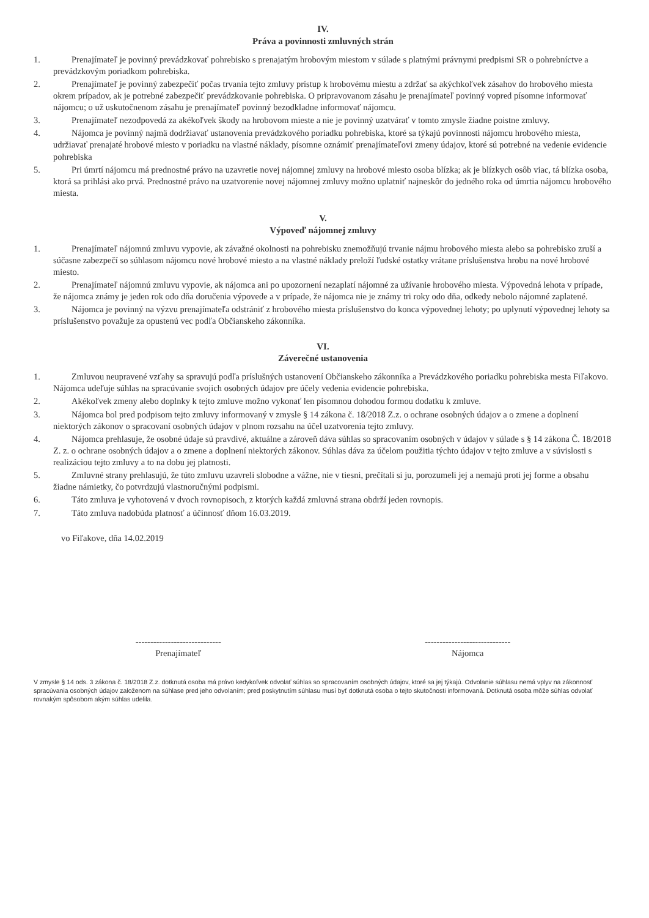IV.
Práva a povinnosti zmluvných strán
1. Prenajímateľ je povinný prevádzkovať pohrebisko s prenajatým hrobovým miestom v súlade s platnými právnymi predpismi SR o pohrebníctve a prevádzkovým poriadkom pohrebiska.
2. Prenajímateľ je povinný zabezpečiť počas trvania tejto zmluvy prístup k hrobovému miestu a zdržať sa akýchkoľvek zásahov do hrobového miesta okrem prípadov, ak je potrebné zabezpečiť prevádzkovanie pohrebiska. O pripravovanom zásahu je prenajímateľ povinný vopred písomne informovať nájomcu; o už uskutočnenom zásahu je prenajímateľ povinný bezodkladne informovať nájomcu.
3. Prenajímateľ nezodpovedá za akékoľvek škody na hrobovom mieste a nie je povinný uzatvárať v tomto zmysle žiadne poistne zmluvy.
4. Nájomca je povinný najmä dodržiavať ustanovenia prevádzkového poriadku pohrebiska, ktoré sa týkajú povinnosti nájomcu hrobového miesta, udržiavať prenajaté hrobové miesto v poriadku na vlastné náklady, písomne oznámiť prenajímateľovi zmeny údajov, ktoré sú potrebné na vedenie evidencie pohrebiska
5. Pri úmrtí nájomcu má prednostné právo na uzavretie novej nájomnej zmluvy na hrobové miesto osoba blízka; ak je blízkych osôb viac, tá blízka osoba, ktorá sa prihlási ako prvá. Prednostné právo na uzatvorenie novej nájomnej zmluvy možno uplatniť najneskôr do jedného roka od úmrtia nájomcu hrobového miesta.
V.
Výpoveď nájomnej zmluvy
1. Prenajímateľ nájomnú zmluvu vypovie, ak závažné okolnosti na pohrebisku znemožňujú trvanie nájmu hrobového miesta alebo sa pohrebisko zruší a súčasne zabezpečí so súhlasom nájomcu nové hrobové miesto a na vlastné náklady preloží ľudské ostatky vrátane príslušenstva hrobu na nové hrobové miesto.
2. Prenajímateľ nájomnú zmluvu vypovie, ak nájomca ani po upozornení nezaplatí nájomné za užívanie hrobového miesta. Výpovedná lehota v prípade, že nájomca známy je jeden rok odo dňa doručenia výpovede a v prípade, že nájomca nie je známy tri roky odo dňa, odkedy nebolo nájomné zaplatené.
3. Nájomca je povinný na výzvu prenajímateľa odstrániť z hrobového miesta príslušenstvo do konca výpovednej lehoty; po uplynutí výpovednej lehoty sa príslušenstvo považuje za opustenú vec podľa Občianskeho zákonníka.
VI.
Záverečné ustanovenia
1. Zmluvou neupravené vzťahy sa spravujú podľa príslušných ustanovení Občianskeho zákonníka a Prevádzkového poriadku pohrebiska mesta Fiľakovo. Nájomca udeľuje súhlas na spracúvanie svojich osobných údajov pre účely vedenia evidencie pohrebiska.
2. Akékoľvek zmeny alebo doplnky k tejto zmluve možno vykonať len písomnou dohodou formou dodatku k zmluve.
3. Nájomca bol pred podpisom tejto zmluvy informovaný v zmysle § 14 zákona č. 18/2018 Z.z. o ochrane osobných údajov a o zmene a doplnení niektorých zákonov o spracovaní osobných údajov v plnom rozsahu na účel uzatvorenia tejto zmluvy.
4. Nájomca prehlasuje, že osobné údaje sú pravdivé, aktuálne a zároveň dáva súhlas so spracovaním osobných v údajov v súlade s § 14 zákona Č. 18/2018 Z. z. o ochrane osobných údajov a o zmene a doplnení niektorých zákonov. Súhlas dáva za účelom použitia týchto údajov v tejto zmluve a v súvislosti s realizáciou tejto zmluvy a to na dobu jej platnosti.
5. Zmluvné strany prehlasujú, že túto zmluvu uzavreli slobodne a vážne, nie v tiesni, prečítali si ju, porozumeli jej a nemajú proti jej forme a obsahu žiadne námietky, čo potvrdzujú vlastnoručnými podpismi.
6. Táto zmluva je vyhotovená v dvoch rovnopisoch, z ktorých každá zmluvná strana obdrží jeden rovnopis.
7. Táto zmluva nadobúda platnosť a účinnosť dňom 16.03.2019.
vo Fiľakove, dňa 14.02.2019
-----------------------------
Prenajímateľ
-----------------------------
Nájomca
V zmysle § 14 ods. 3 zákona č. 18/2018 Z.z. dotknutá osoba má právo kedykoľvek odvolať súhlas so spracovaním osobných údajov, ktoré sa jej týkajú. Odvolanie súhlasu nemá vplyv na zákonnosť spracúvania osobných údajov založenom na súhlase pred jeho odvolaním; pred poskytnutím súhlasu musí byť dotknutá osoba o tejto skutočnosti informovaná. Dotknutá osoba môže súhlas odvolať rovnakým spôsobom akým súhlas udelila.